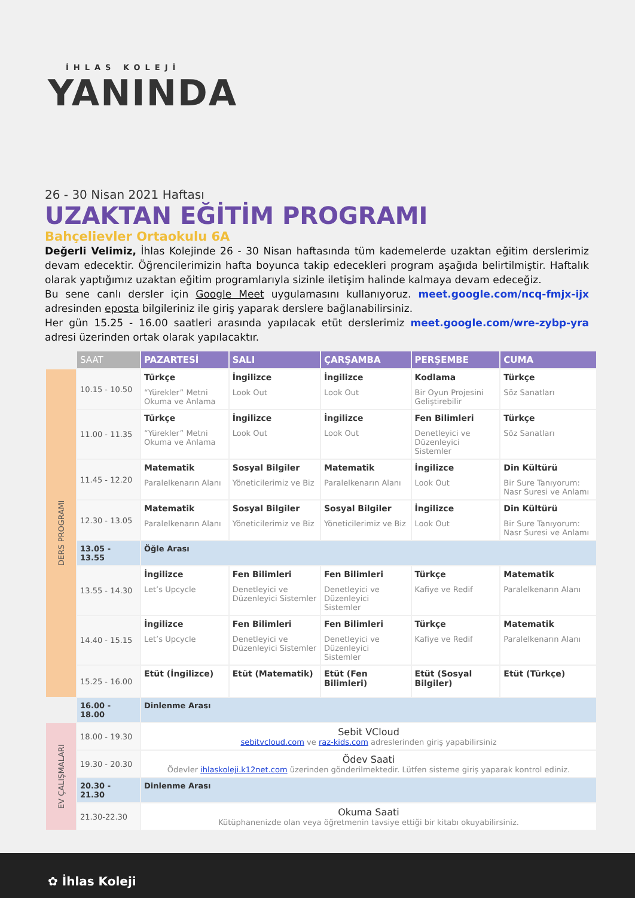İHLAS KOLEJİ
YANINDA
26 - 30 Nisan 2021 Haftası
UZAKTAN EĞİTİM PROGRAMI
Bahçelievler Ortaokulu 6A
Değerli Velimiz, İhlas Kolejinde 26 - 30 Nisan haftasında tüm kademelerde uzaktan eğitim derslerimiz devam edecektir. Öğrencilerimizin hafta boyunca takip edecekleri program aşağıda belirtilmiştir. Haftalık olarak yaptığımız uzaktan eğitim programlarıyla sizinle iletişim halinde kalmaya devam edeceğiz.
Bu sene canlı dersler için Google Meet uygulamasını kullanıyoruz. meet.google.com/ncq-fmjx-ijx adresinden eposta bilgileriniz ile giriş yaparak derslere bağlanabilirsiniz.
Her gün 15.25 - 16.00 saatleri arasında yapılacak etüt derslerimiz meet.google.com/wre-zybp-yra adresi üzerinden ortak olarak yapılacaktır.
| | SAAT | PAZARTESİ | SALI | ÇARŞAMBA | PERŞEMBE | CUMA |
| --- | --- | --- | --- | --- | --- | --- |
| DERS PROGRAMI | 10.15 - 10.50 | Türkçe “Yürekler” Metni Okuma ve Anlama | İngilizce Look Out | İngilizce Look Out | Kodlama Bir Oyun Projesini Geliştirebilir | Türkçe Söz Sanatları |
| | 11.00 - 11.35 | Türkçe “Yürekler” Metni Okuma ve Anlama | İngilizce Look Out | İngilizce Look Out | Fen Bilimleri Denetleyici ve Düzenleyici Sistemler | Türkçe Söz Sanatları |
| | 11.45 - 12.20 | Matematik Paralelkenarın Alanı | Sosyal Bilgiler Yöneticilerimiz ve Biz | Matematik Paralelkenarın Alanı | İngilizce Look Out | Din Kültürü Bir Sure Tanıyorum: Nasr Suresi ve Anlamı |
| | 12.30 - 13.05 | Matematik Paralelkenarın Alanı | Sosyal Bilgiler Yöneticilerimiz ve Biz | Sosyal Bilgiler Yöneticilerimiz ve Biz | İngilizce Look Out | Din Kültürü Bir Sure Tanıyorum: Nasr Suresi ve Anlamı |
| | 13.05 - 13.55 | Öğle Arası | | | | |
| | 13.55 - 14.30 | İngilizce Let’s Upcycle | Fen Bilimleri Denetleyici ve Düzenleyici Sistemler | Fen Bilimleri Denetleyici ve Düzenleyici Sistemler | Türkçe Kafiye ve Redif | Matematik Paralelkenarın Alanı |
| | 14.40 - 15.15 | İngilizce Let’s Upcycle | Fen Bilimleri Denetleyici ve Düzenleyici Sistemler | Fen Bilimleri Denetleyici ve Düzenleyici Sistemler | Türkçe Kafiye ve Redif | Matematik Paralelkenarın Alanı |
| | 15.25 - 16.00 | Etüt (İngilizce) | Etüt (Matematik) | Etüt (Fen Bilimleri) | Etüt (Sosyal Bilgiler) | Etüt (Türkçe) |
| | 16.00 - 18.00 | Dinlenme Arası | | | | |
| EV ÇALIŞMALARI | 18.00 - 19.30 | Sebit VCloud sebitvcloud.com ve raz-kids.com adreslerinden giriş yapabilirsiniz | | | | |
| | 19.30 - 20.30 | Ödev Saati Ödevler ihlaskoleji.k12net.com üzerinden gönderilmektedir. Lütfen sisteme giriş yaparak kontrol ediniz. | | | | |
| | 20.30 - 21.30 | Dinlenme Arası | | | | |
| | 21.30-22.30 | Okuma Saati Kütüphanenizde olan veya öğretmenin tavsiye ettiği bir kitabı okuyabilirsiniz. | | | | |
✿ İhlas Koleji